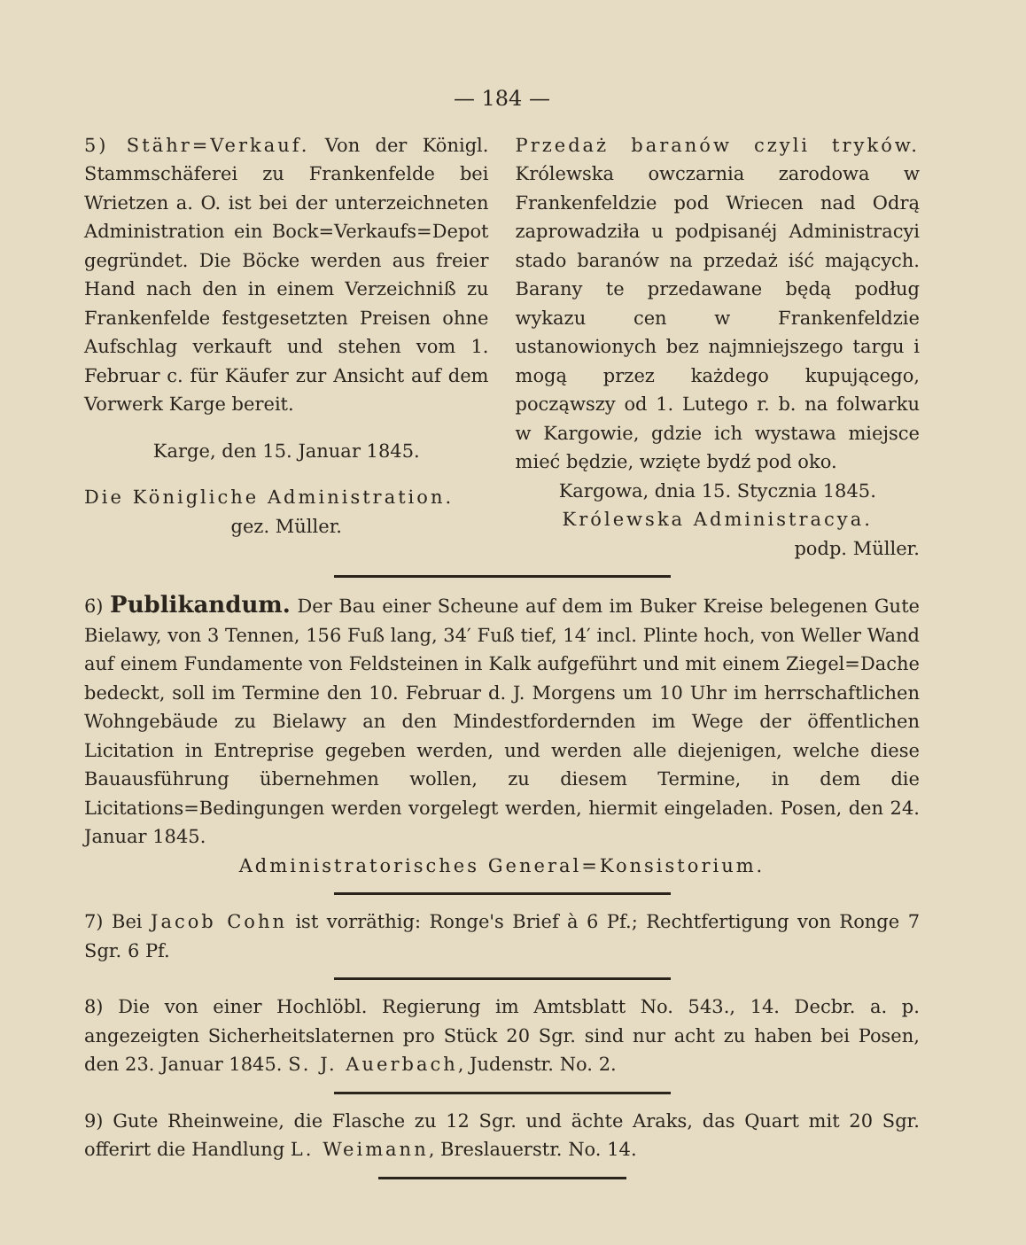— 184 —
5) Stähr=Verkauf. Von der Königl. Stammschäferei zu Frankenfelde bei Wrietzen a. O. ist bei der unterzeichneten Administration ein Bock=Verkaufs=Depot gegründet. Die Böcke werden aus freier Hand nach den in einem Verzeichniß zu Frankenfelde festgesetzten Preisen ohne Aufschlag verkauft und stehen vom 1. Februar c. für Käufer zur Ansicht auf dem Vorwerk Karge bereit.
Karge, den 15. Januar 1845.
Die Königliche Administration.
gez. Müller.
Przedaż baranów czyli tryków. Królewska owczarnia zarodowa w Frankenfeldzie pod Wriecen nad Odrą zaprowadziła u podpisanéj Administracyi stado baranów na przedaż iść mających. Barany te przedawane będą podług wykazu cen w Frankenfeldzie ustanowionych bez najmniejszego targu i mogą przez każdego kupującego, począwszy od 1. Lutego r. b. na folwarku w Kargowie, gdzie ich wystawa miejsce mieć będzie, wzięte bydź pod oko.
Kargowa, dnia 15. Stycznia 1845.
Królewska Administracya.
podp. Müller.
6) Publikandum. Der Bau einer Scheune auf dem im Buker Kreise belegenen Gute Bielawy, von 3 Tennen, 156 Fuß lang, 34′ Fuß tief, 14′ incl. Plinte hoch, von Weller Wand auf einem Fundamente von Feldsteinen in Kalk aufgeführt und mit einem Ziegel=Dache bedeckt, soll im Termine den 10. Februar d. J. Morgens um 10 Uhr im herrschaftlichen Wohngebäude zu Bielawy an den Mindestfordernden im Wege der öffentlichen Licitation in Entreprise gegeben werden, und werden alle diejenigen, welche diese Bauausführung übernehmen wollen, zu diesem Termine, in dem die Licitations=Bedingungen werden vorgelegt werden, hiermit eingeladen. Posen, den 24. Januar 1845.
Administratorisches General=Konsistorium.
7) Bei Jacob Cohn ist vorräthig: Ronge's Brief à 6 Pf.; Rechtfertigung von Ronge 7 Sgr. 6 Pf.
8) Die von einer Hochlöbl. Regierung im Amtsblatt No. 543., 14. Decbr. a. p. angezeigten Sicherheitslaternen pro Stück 20 Sgr. sind nur acht zu haben bei Posen, den 23. Januar 1845. S. J. Auerbach, Judenstr. No. 2.
9) Gute Rheinweine, die Flasche zu 12 Sgr. und ächte Araks, das Quart mit 20 Sgr. offerirt die Handlung L. Weimann, Breslauerstr. No. 14.